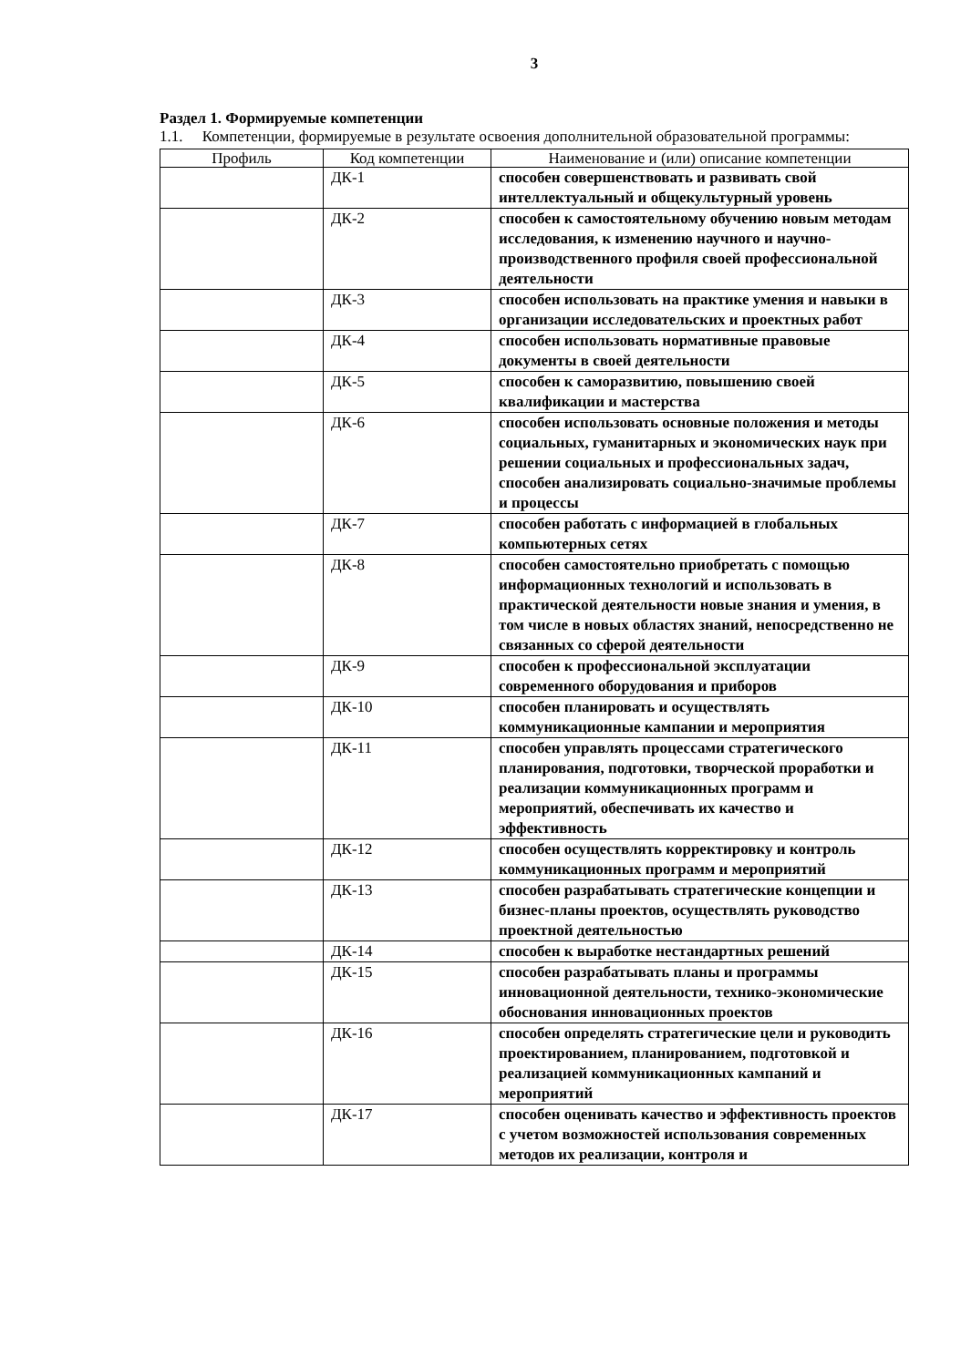3
Раздел 1. Формируемые компетенции
1.1. Компетенции, формируемые в результате освоения дополнительной образовательной программы:
| Профиль | Код компетенции | Наименование и (или) описание компетенции |
| --- | --- | --- |
| | ДК-1 | способен совершенствовать и развивать свой интеллектуальный и общекультурный уровень |
| | ДК-2 | способен к самостоятельному обучению новым методам исследования, к изменению научного и научно-производственного профиля своей профессиональной деятельности |
| | ДК-3 | способен использовать на практике умения и навыки в организации исследовательских и проектных работ |
| | ДК-4 | способен использовать нормативные правовые документы в своей деятельности |
| | ДК-5 | способен к саморазвитию, повышению своей квалификации и мастерства |
| | ДК-6 | способен использовать основные положения и методы социальных, гуманитарных и экономических наук при решении социальных и профессиональных задач, способен анализировать социально-значимые проблемы и процессы |
| | ДК-7 | способен работать с информацией в глобальных компьютерных сетях |
| | ДК-8 | способен самостоятельно приобретать с помощью информационных технологий и использовать в практической деятельности новые знания и умения, в том числе в новых областях знаний, непосредственно не связанных со сферой деятельности |
| | ДК-9 | способен к профессиональной эксплуатации современного оборудования и приборов |
| | ДК-10 | способен планировать и осуществлять коммуникационные кампании и мероприятия |
| | ДК-11 | способен управлять процессами стратегического планирования, подготовки, творческой проработки и реализации коммуникационных программ и мероприятий, обеспечивать их качество и эффективность |
| | ДК-12 | способен осуществлять корректировку и контроль коммуникационных программ и мероприятий |
| | ДК-13 | способен разрабатывать стратегические концепции и бизнес-планы проектов, осуществлять руководство проектной деятельностью |
| | ДК-14 | способен к выработке нестандартных решений |
| | ДК-15 | способен разрабатывать планы и программы инновационной деятельности, технико-экономические обоснования инновационных проектов |
| | ДК-16 | способен определять стратегические цели и руководить проектированием, планированием, подготовкой и реализацией коммуникационных кампаний и мероприятий |
| | ДК-17 | способен оценивать качество и эффективность проектов с учетом возможностей использования современных методов их реализации, контроля и |